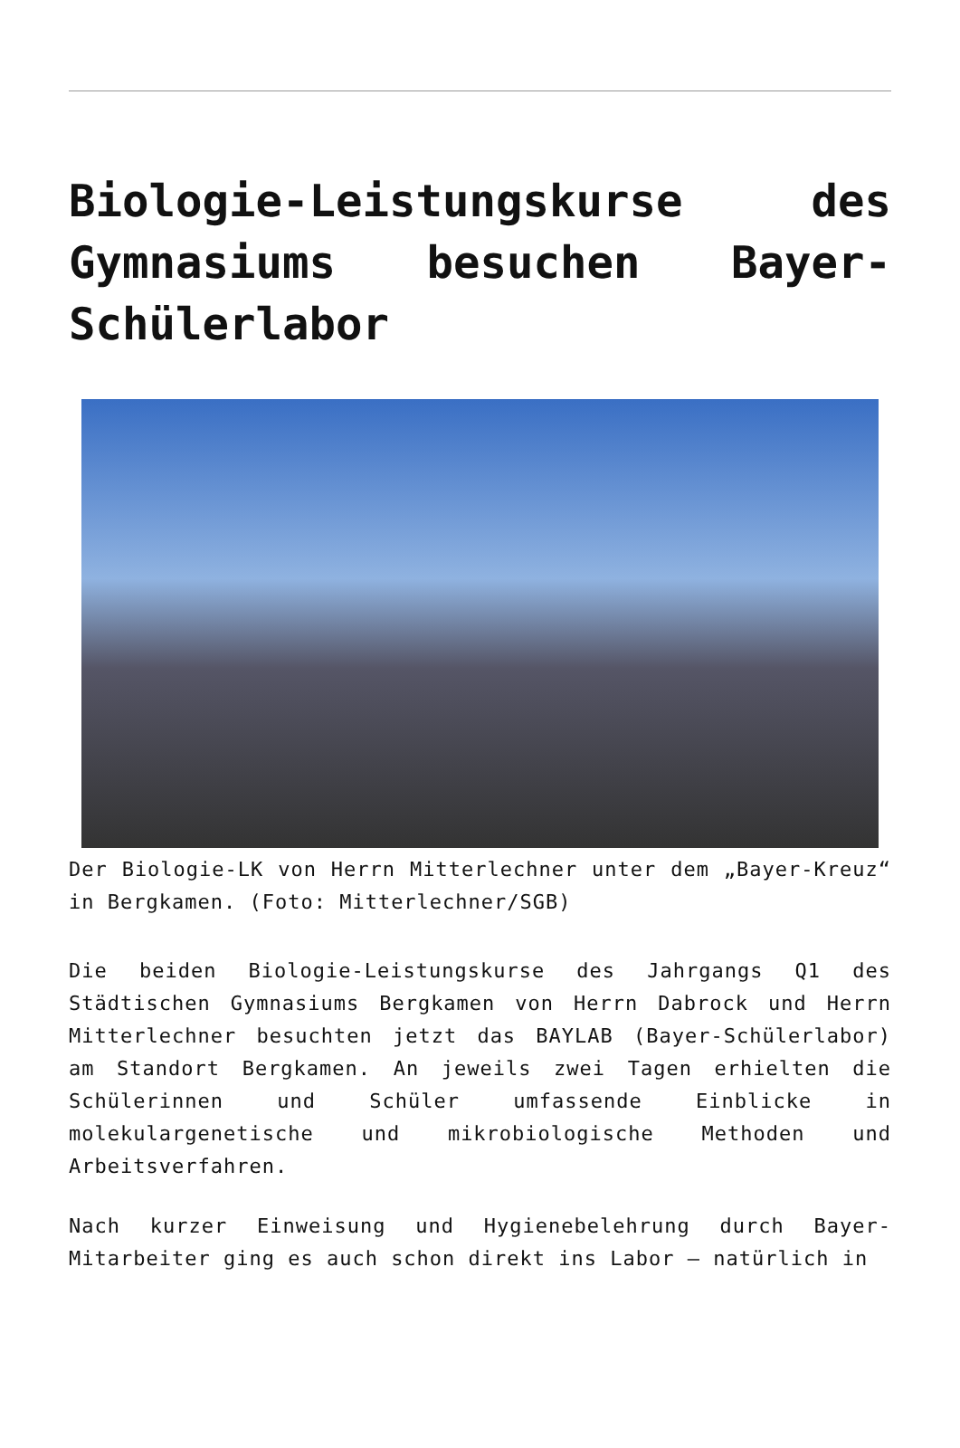Biologie-Leistungskurse des Gymnasiums besuchen Bayer-Schülerlabor
Der Biologie-LK von Herrn Mitterlechner unter dem „Bayer-Kreuz“ in Bergkamen. (Foto: Mitterlechner/SGB)
Die beiden Biologie-Leistungskurse des Jahrgangs Q1 des Städtischen Gymnasiums Bergkamen von Herrn Dabrock und Herrn Mitterlechner besuchten jetzt das BAYLAB (Bayer-Schülerlabor) am Standort Bergkamen. An jeweils zwei Tagen erhielten die Schülerinnen und Schüler umfassende Einblicke in molekulargenetische und mikrobiologische Methoden und Arbeitsverfahren.
Nach kurzer Einweisung und Hygienebelehrung durch Bayer-Mitarbeiter ging es auch schon direkt ins Labor – natürlich in